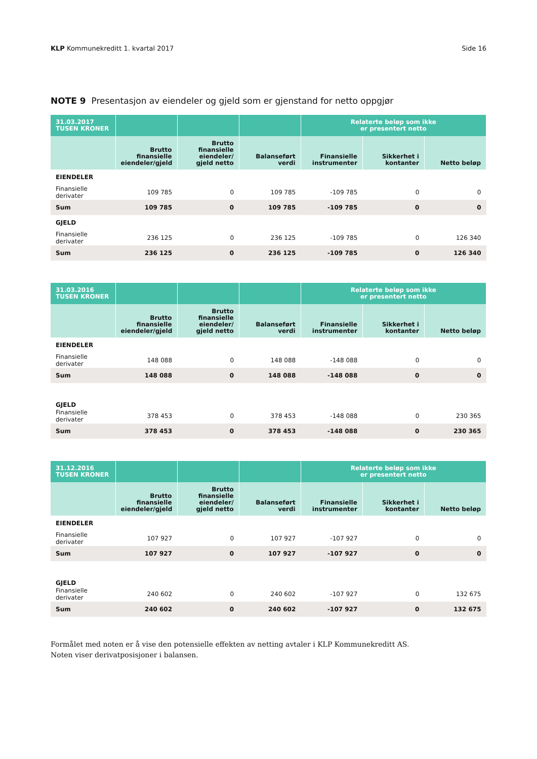KLP Kommunekreditt 1. kvartal 2017 Side 16
NOTE 9 Presentasjon av eiendeler og gjeld som er gjenstand for netto oppgjør
| 31.03.2017 TUSEN KRONER | | | | Relaterte beløp som ikke er presentert netto | | |
| --- | --- | --- | --- | --- | --- | --- |
| | Brutto finansielle eiendeler/gjeld | Brutto finansielle eiendeler/ gjeld netto | Balanseført verdi | Finansielle instrumenter | Sikkerhet i kontanter | Netto beløp |
| EIENDELER | | | | | | |
| Finansielle derivater | 109 785 | 0 | 109 785 | -109 785 | 0 | 0 |
| Sum | 109 785 | 0 | 109 785 | -109 785 | 0 | 0 |
| GJELD | | | | | | |
| Finansielle derivater | 236 125 | 0 | 236 125 | -109 785 | 0 | 126 340 |
| Sum | 236 125 | 0 | 236 125 | -109 785 | 0 | 126 340 |
| 31.03.2016 TUSEN KRONER | | | | Relaterte beløp som ikke er presentert netto | | |
| --- | --- | --- | --- | --- | --- | --- |
| | Brutto finansielle eiendeler/gjeld | Brutto finansielle eiendeler/ gjeld netto | Balanseført verdi | Finansielle instrumenter | Sikkerhet i kontanter | Netto beløp |
| EIENDELER | | | | | | |
| Finansielle derivater | 148 088 | 0 | 148 088 | -148 088 | 0 | 0 |
| Sum | 148 088 | 0 | 148 088 | -148 088 | 0 | 0 |
| GJELD | | | | | | |
| Finansielle derivater | 378 453 | 0 | 378 453 | -148 088 | 0 | 230 365 |
| Sum | 378 453 | 0 | 378 453 | -148 088 | 0 | 230 365 |
| 31.12.2016 TUSEN KRONER | | | | Relaterte beløp som ikke er presentert netto | | |
| --- | --- | --- | --- | --- | --- | --- |
| | Brutto finansielle eiendeler/gjeld | Brutto finansielle eiendeler/ gjeld netto | Balanseført verdi | Finansielle instrumenter | Sikkerhet i kontanter | Netto beløp |
| EIENDELER | | | | | | |
| Finansielle derivater | 107 927 | 0 | 107 927 | -107 927 | 0 | 0 |
| Sum | 107 927 | 0 | 107 927 | -107 927 | 0 | 0 |
| GJELD | | | | | | |
| Finansielle derivater | 240 602 | 0 | 240 602 | -107 927 | 0 | 132 675 |
| Sum | 240 602 | 0 | 240 602 | -107 927 | 0 | 132 675 |
Formålet med noten er å vise den potensielle effekten av netting avtaler i KLP Kommunekreditt AS.
Noten viser derivatposisjoner i balansen.